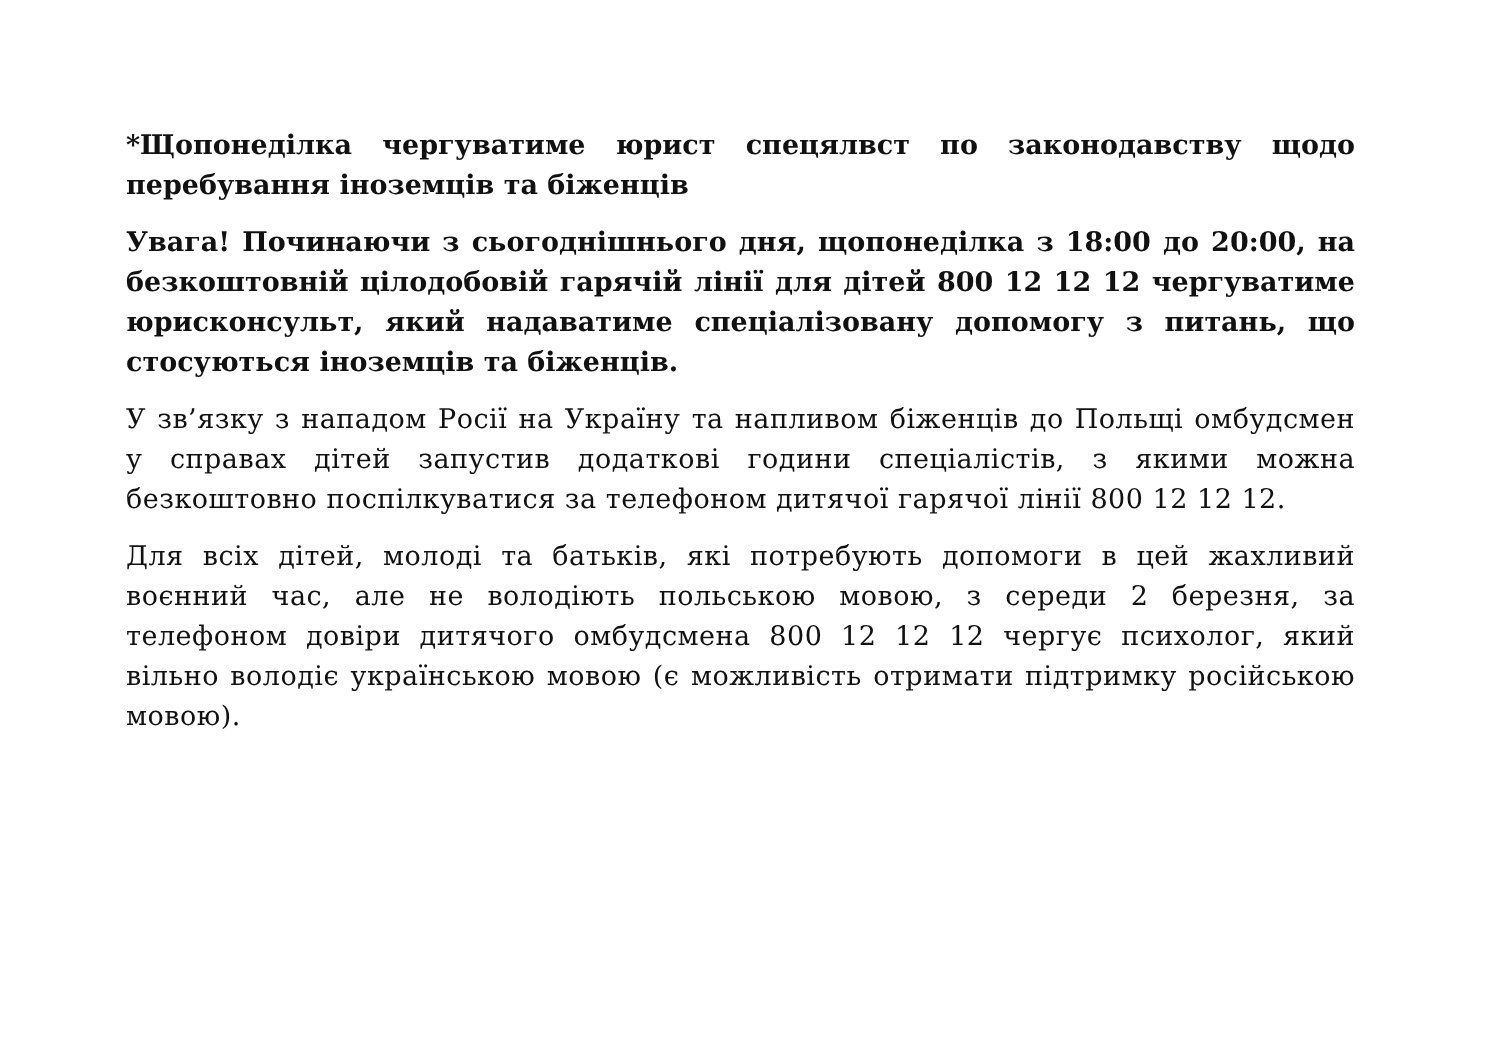*Щопонеділка чергуватиме юрист спецялвст по законодавству щодо перебування іноземців та біженців
Увага! Починаючи з сьогоднішнього дня, щопонеділка з 18:00 до 20:00, на безкоштовній цілодобовій гарячій лінії для дітей 800 12 12 12 чергуватиме юрисконсульт, який надаватиме спеціалізовану допомогу з питань, що стосуються іноземців та біженців.
У зв’язку з нападом Росії на Україну та напливом біженців до Польщі омбудсмен у справах дітей запустив додаткові години спеціалістів, з якими можна безкоштовно поспілкуватися за телефоном дитячої гарячої лінії 800 12 12 12.
Для всіх дітей, молоді та батьків, які потребують допомоги в цей жахливий воєнний час, але не володіють польською мовою, з середи 2 березня, за телефоном довіри дитячого омбудсмена 800 12 12 12 чергує психолог, який вільно володіє українською мовою (є можливість отримати підтримку російською мовою).